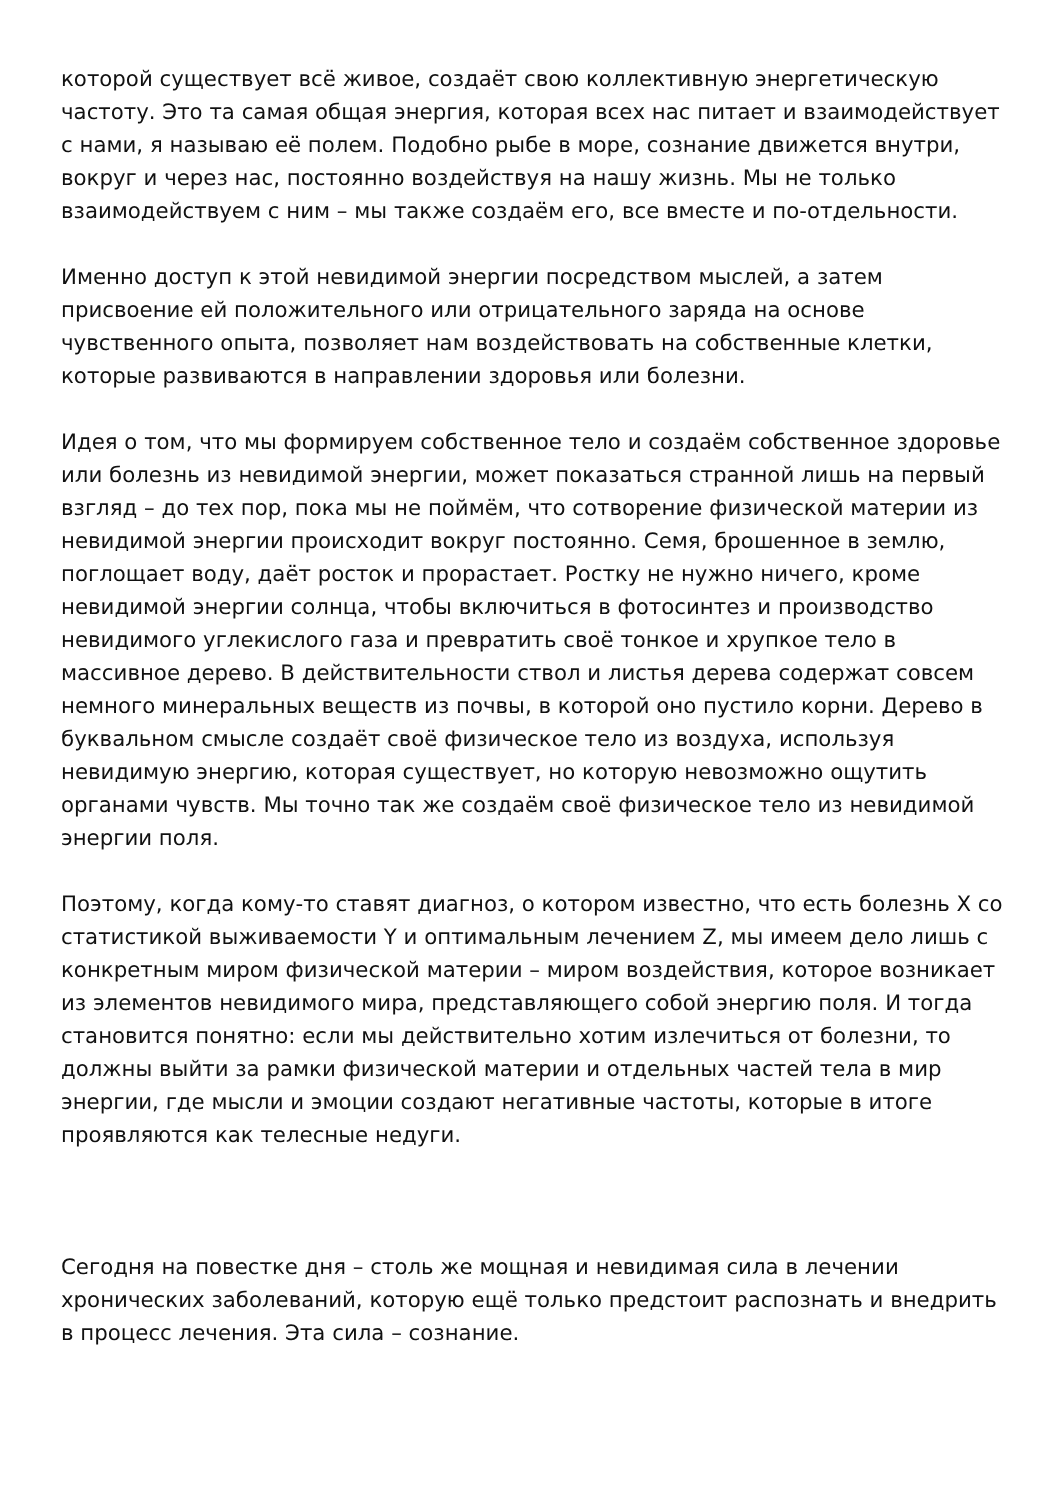которой существует всё живое, создаёт свою коллективную энергетическую частоту. Это та самая общая энергия, которая всех нас питает и взаимодействует с нами, я называю её полем. Подобно рыбе в море, сознание движется внутри, вокруг и через нас, постоянно воздействуя на нашу жизнь. Мы не только взаимодействуем с ним – мы также создаём его, все вместе и по-отдельности.
Именно доступ к этой невидимой энергии посредством мыслей, а затем присвоение ей положительного или отрицательного заряда на основе чувственного опыта, позволяет нам воздействовать на собственные клетки, которые развиваются в направлении здоровья или болезни.
Идея о том, что мы формируем собственное тело и создаём собственное здоровье или болезнь из невидимой энергии, может показаться странной лишь на первый взгляд – до тех пор, пока мы не поймём, что сотворение физической материи из невидимой энергии происходит вокруг постоянно. Семя, брошенное в землю, поглощает воду, даёт росток и прорастает. Ростку не нужно ничего, кроме невидимой энергии солнца, чтобы включиться в фотосинтез и производство невидимого углекислого газа и превратить своё тонкое и хрупкое тело в массивное дерево. В действительности ствол и листья дерева содержат совсем немного минеральных веществ из почвы, в которой оно пустило корни. Дерево в буквальном смысле создаёт своё физическое тело из воздуха, используя невидимую энергию, которая существует, но которую невозможно ощутить органами чувств. Мы точно так же создаём своё физическое тело из невидимой энергии поля.
Поэтому, когда кому-то ставят диагноз, о котором известно, что есть болезнь X со статистикой выживаемости Y и оптимальным лечением Z, мы имеем дело лишь с конкретным миром физической материи – миром воздействия, которое возникает из элементов невидимого мира, представляющего собой энергию поля. И тогда становится понятно: если мы действительно хотим излечиться от болезни, то должны выйти за рамки физической материи и отдельных частей тела в мир энергии, где мысли и эмоции создают негативные частоты, которые в итоге проявляются как телесные недуги.
Сегодня на повестке дня – столь же мощная и невидимая сила в лечении хронических заболеваний, которую ещё только предстоит распознать и внедрить в процесс лечения. Эта сила – сознание.